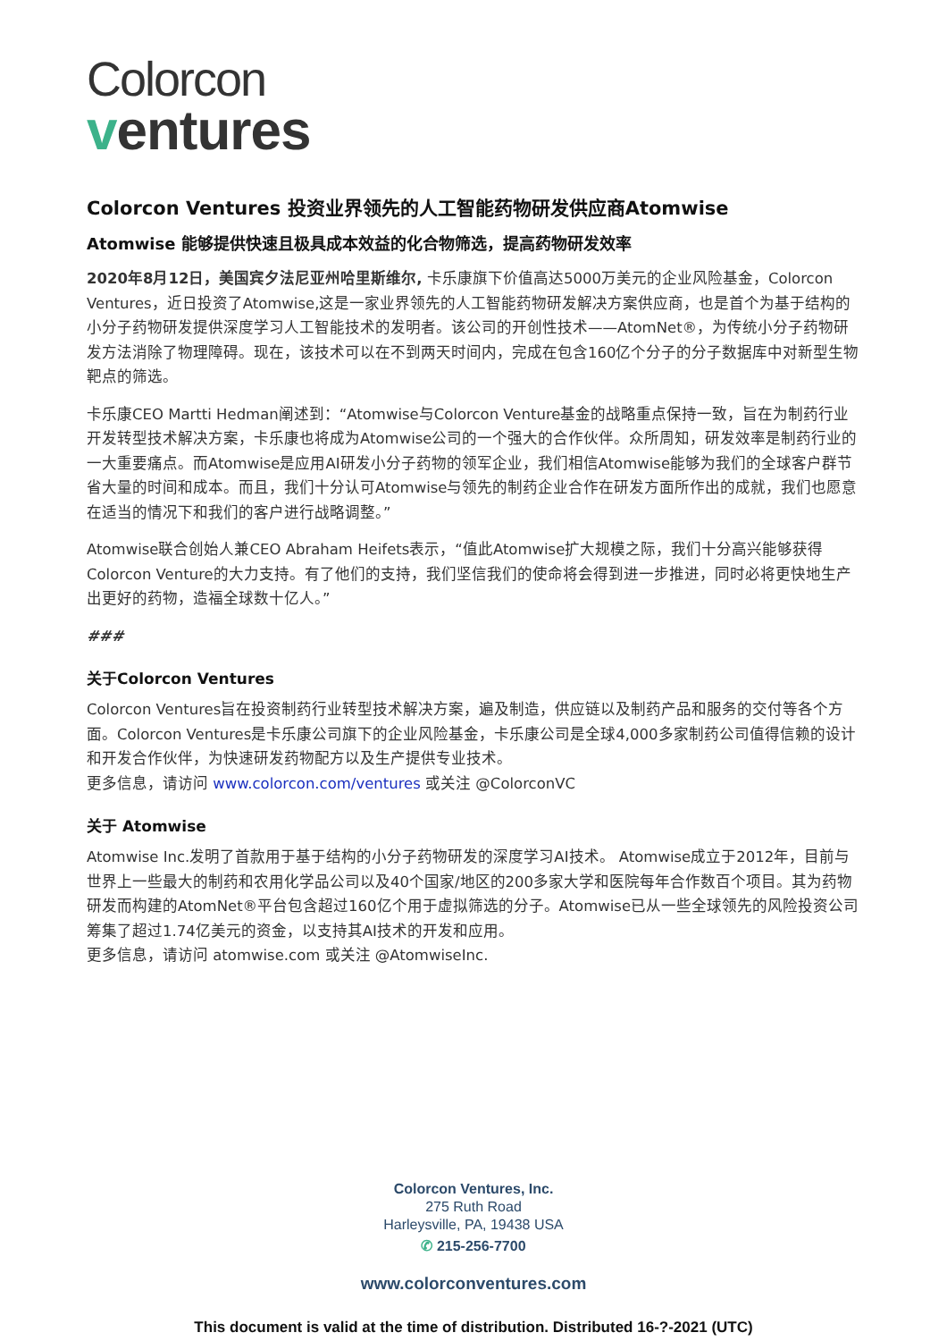Colorcon
ventures
Colorcon Ventures 投资业界领先的人工智能药物研发供应商Atomwise
Atomwise 能够提供快速且极具成本效益的化合物筛选，提高药物研发效率
2020年8月12日，美国宾夕法尼亚州哈里斯维尔, 卡乐康旗下价值高达5000万美元的企业风险基金，Colorcon Ventures，近日投资了Atomwise,这是一家业界领先的人工智能药物研发解决方案供应商，也是首个为基于结构的小分子药物研发提供深度学习人工智能技术的发明者。该公司的开创性技术——AtomNet®，为传统小分子药物研发方法消除了物理障碍。现在，该技术可以在不到两天时间内，完成在包含160亿个分子的分子数据库中对新型生物靶点的筛选。
卡乐康CEO Martti Hedman阐述到：“Atomwise与Colorcon Venture基金的战略重点保持一致，旨在为制药行业开发转型技术解决方案，卡乐康也将成为Atomwise公司的一个强大的合作伙伴。众所周知，研发效率是制药行业的一大重要痛点。而Atomwise是应用AI研发小分子药物的领军企业，我们相信Atomwise能够为我们的全球客户群节省大量的时间和成本。而且，我们十分认可Atomwise与领先的制药企业合作在研发方面所作出的成就，我们也愿意在适当的情况下和我们的客户进行战略调整。”
Atomwise联合创始人兼CEO Abraham Heifets表示，“值此Atomwise扩大规模之际，我们十分高兴能够获得Colorcon Venture的大力支持。有了他们的支持，我们坚信我们的使命将会得到进一步推进，同时必将更快地生产出更好的药物，造福全球数十亿人。”
###
关于Colorcon Ventures
Colorcon Ventures旨在投资制药行业转型技术解决方案，遍及制造，供应链以及制药产品和服务的交付等各个方面。Colorcon Ventures是卡乐康公司旗下的企业风险基金，卡乐康公司是全球4,000多家制药公司值得信赖的设计和开发合作伙伴，为快速研发药物配方以及生产提供专业技术。
更多信息，请访问 www.colorcon.com/ventures 或关注 @ColorconVC
关于 Atomwise
Atomwise Inc.发明了首款用于基于结构的小分子药物研发的深度学习AI技术。 Atomwise成立于2012年，目前与世界上一些最大的制药和农用化学品公司以及40个国家/地区的200多家大学和医院每年合作数百个项目。其为药物研发而构建的AtomNet®平台包含超过160亿个用于虚拟筛选的分子。Atomwise已从一些全球领先的风险投资公司筹集了超过1.74亿美元的资金，以支持其AI技术的开发和应用。
更多信息，请访问 atomwise.com 或关注 @AtomwiseInc.
Colorcon Ventures, Inc.
275 Ruth Road
Harleysville, PA, 19438 USA
✆ 215-256-7700
www.colorconventures.com
This document is valid at the time of distribution. Distributed 16-?-2021 (UTC)